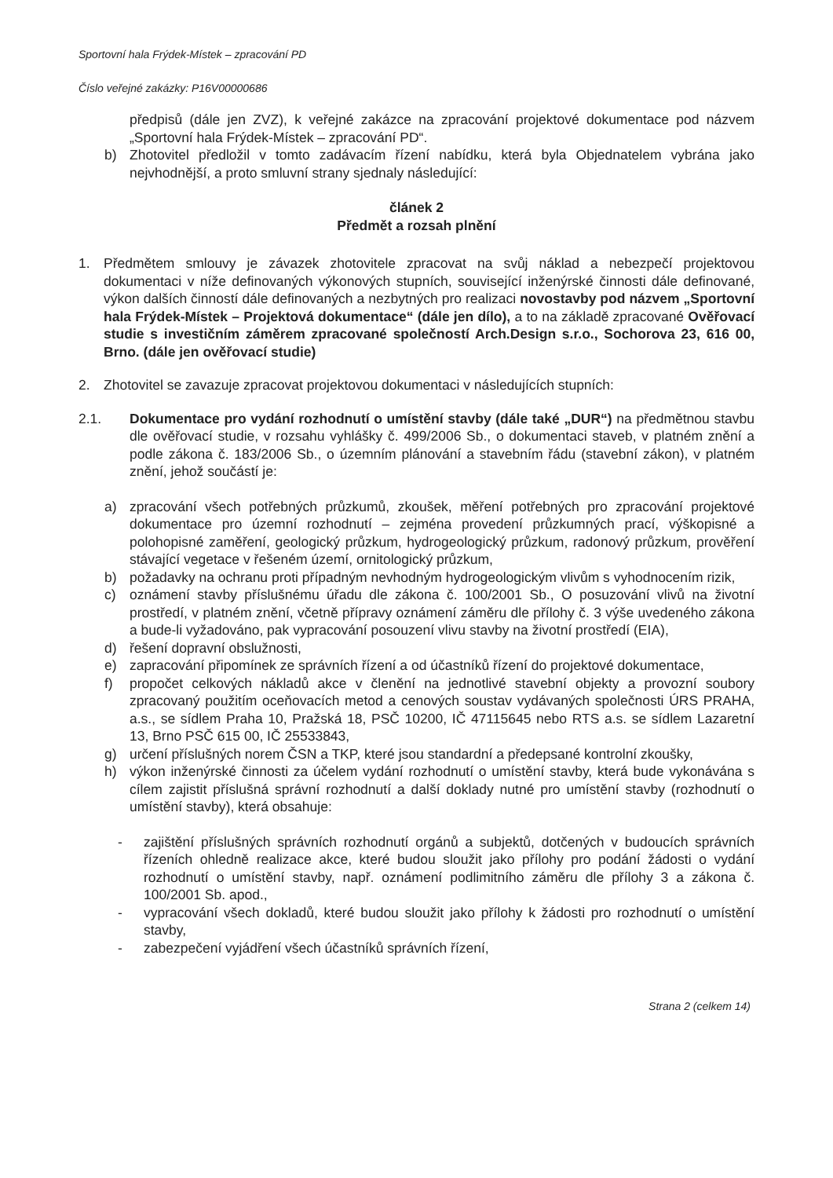Sportovní hala Frýdek-Místek – zpracování PD
Číslo veřejné zakázky: P16V00000686
předpisů (dále jen ZVZ), k veřejné zakázce na zpracování projektové dokumentace pod názvem „Sportovní hala Frýdek-Místek – zpracování PD“.
b) Zhotovitel předložil v tomto zadávacím řízení nabídku, která byla Objednatelem vybrána jako nejvhodnější, a proto smluvní strany sjednaly následující:
článek 2
Předmět a rozsah plnění
1. Předmětem smlouvy je závazek zhotovitele zpracovat na svůj náklad a nebezpečí projektovou dokumentaci v níže definovaných výkonových stupních, související inženýrské činnosti dále definované, výkon dalších činností dále definovaných a nezbytných pro realizaci novostavby pod názvem „Sportovní hala Frýdek-Místek – Projektová dokumentace“ (dále jen dílo), a to na základě zpracované Ověřovací studie s investičním záměrem zpracované společností Arch.Design s.r.o., Sochorova 23, 616 00, Brno. (dále jen ověřovací studie)
2. Zhotovitel se zavazuje zpracovat projektovou dokumentaci v následujících stupních:
2.1. Dokumentace pro vydání rozhodnutí o umístění stavby (dále také „DUR“) na předmětnou stavbu dle ověřovací studie, v rozsahu vyhlášky č. 499/2006 Sb., o dokumentaci staveb, v platném znění a podle zákona č. 183/2006 Sb., o územním plánování a stavebním řádu (stavební zákon), v platném znění, jehož součástí je:
a) zpracování všech potřebných průzkumů, zkoušek, měření potřebných pro zpracování projektové dokumentace pro územní rozhodnutí – zejména provedení průzkumných prací, výškopisné a polohopisné zaměření, geologický průzkum, hydrogeologický průzkum, radonový průzkum, prověření stávající vegetace v řešeném území, ornitologický průzkum,
b) požadavky na ochranu proti případným nevhodným hydrogeologickým vlivům s vyhodnocením rizik,
c) oznámení stavby příslušnému úřadu dle zákona č. 100/2001 Sb., O posuzování vlivů na životní prostředí, v platném znění, včetně přípravy oznámení záměru dle přílohy č. 3 výše uvedeného zákona a bude-li vyžadováno, pak vypracování posouzení vlivu stavby na životní prostředí (EIA),
d) řešení dopravní obslužnosti,
e) zapracování připomínek ze správních řízení a od účastníků řízení do projektové dokumentace,
f) propočet celkových nákladů akce v členění na jednotlivé stavební objekty a provozní soubory zpracovaný použitím oceňovacích metod a cenových soustav vydávaných společnosti ÚRS PRAHA, a.s., se sídlem Praha 10, Pražská 18, PSČ 10200, IČ 47115645 nebo RTS a.s. se sídlem Lazaretní 13, Brno PSČ 615 00, IČ 25533843,
g) určení příslušných norem ČSN a TKP, které jsou standardní a předepsané kontrolní zkoušky,
h) výkon inženýrské činnosti za účelem vydání rozhodnutí o umístění stavby, která bude vykonávána s cílem zajistit příslušná správní rozhodnutí a další doklady nutné pro umístění stavby (rozhodnutí o umístění stavby), která obsahuje:
- zajištění příslušných správních rozhodnutí orgánů a subjektů, dotčených v budoucích správních řízeních ohledně realizace akce, které budou sloužit jako přílohy pro podání žádosti o vydání rozhodnutí o umístění stavby, např. oznámení podlimitního záměru dle přílohy 3 a zákona č. 100/2001 Sb. apod.,
- vypracování všech dokladů, které budou sloužit jako přílohy k žádosti pro rozhodnutí o umístění stavby,
- zabezpečení vyjádření všech účastníků správních řízení,
Strana 2 (celkem 14)